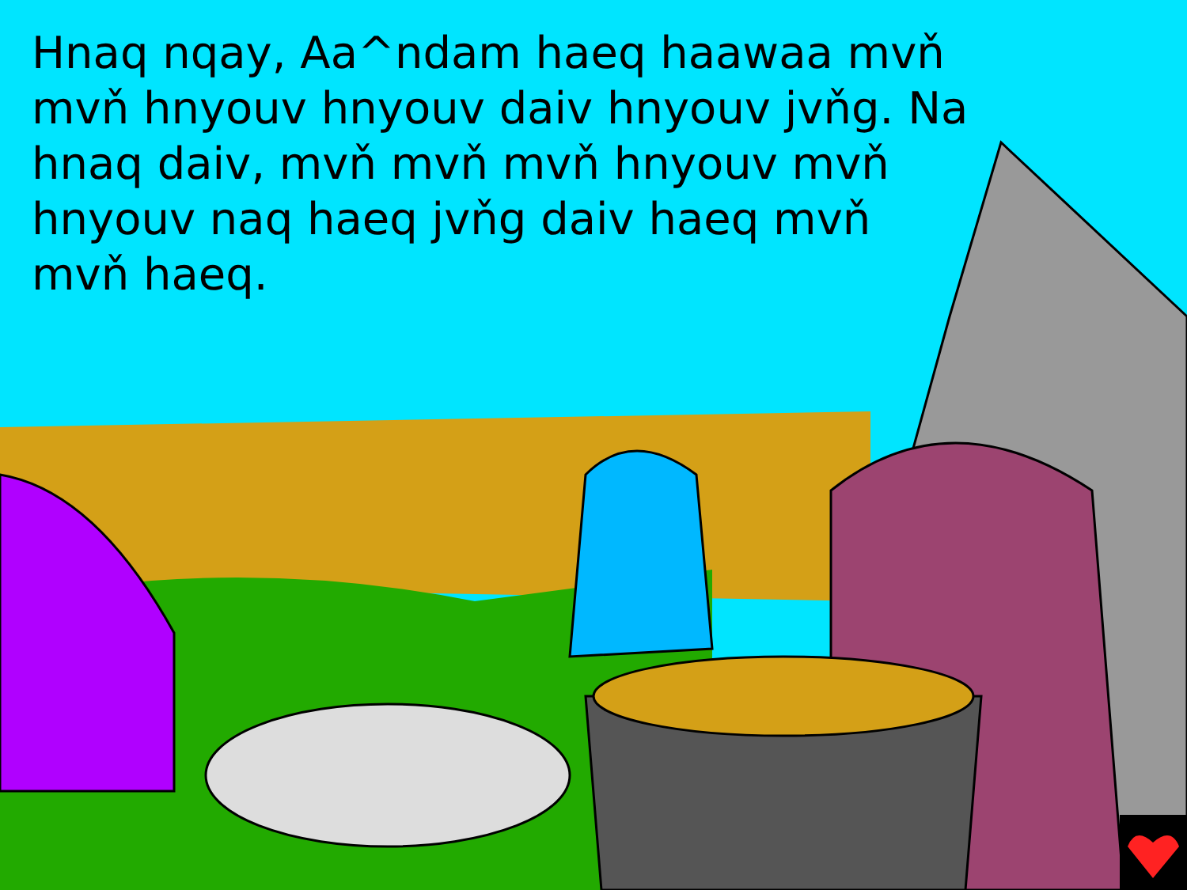Hnaq nqay, Aa^ndam haeq haawaa mvň mvň hnyouv hnyouv daiv hnyouv jvňg. Na hnaq daiv, mvň mvň mvň hnyouv mvň hnyouv naq haeq jvňg daiv haeq mvň mvň haeq.